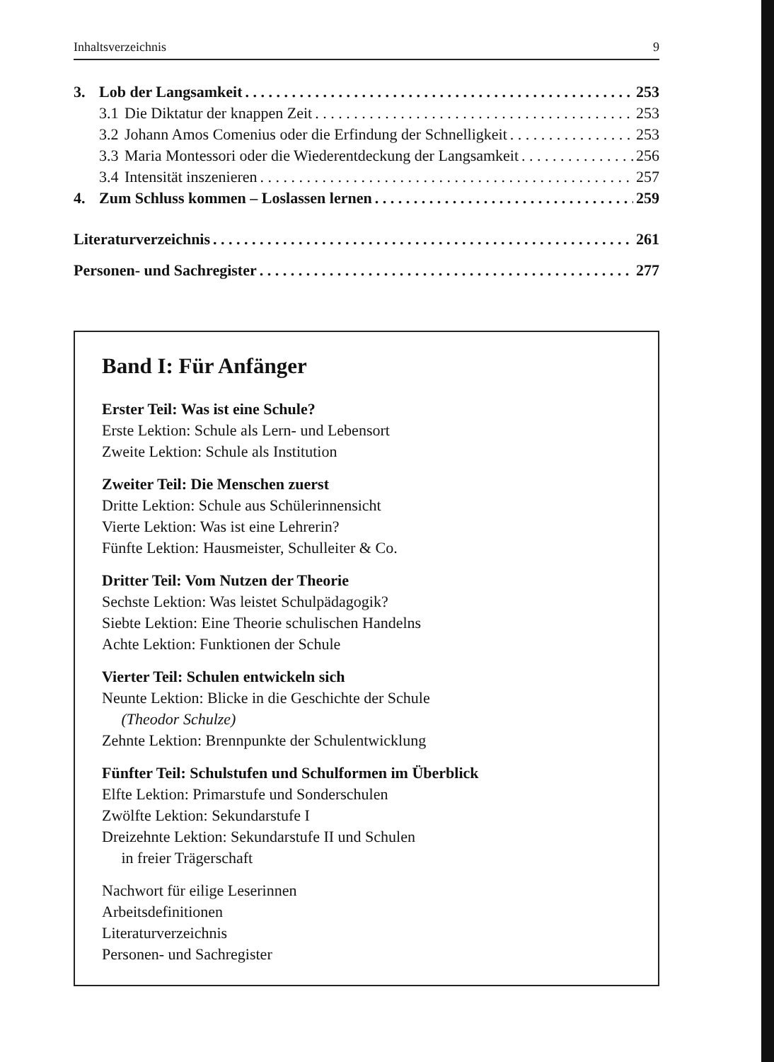Inhaltsverzeichnis 9
3. Lob der Langsamkeit 253
3.1 Die Diktatur der knappen Zeit 253
3.2 Johann Amos Comenius oder die Erfindung der Schnelligkeit 253
3.3 Maria Montessori oder die Wiederentdeckung der Langsamkeit 256
3.4 Intensität inszenieren 257
4. Zum Schluss kommen – Loslassen lernen 259
Literaturverzeichnis 261
Personen- und Sachregister 277
Band I: Für Anfänger
Erster Teil: Was ist eine Schule?
Erste Lektion: Schule als Lern- und Lebensort
Zweite Lektion: Schule als Institution
Zweiter Teil: Die Menschen zuerst
Dritte Lektion: Schule aus Schülerinnensicht
Vierte Lektion: Was ist eine Lehrerin?
Fünfte Lektion: Hausmeister, Schulleiter & Co.
Dritter Teil: Vom Nutzen der Theorie
Sechste Lektion: Was leistet Schulpädagogik?
Siebte Lektion: Eine Theorie schulischen Handelns
Achte Lektion: Funktionen der Schule
Vierter Teil: Schulen entwickeln sich
Neunte Lektion: Blicke in die Geschichte der Schule
(Theodor Schulze)
Zehnte Lektion: Brennpunkte der Schulentwicklung
Fünfter Teil: Schulstufen und Schulformen im Überblick
Elfte Lektion: Primarstufe und Sonderschulen
Zwölfte Lektion: Sekundarstufe I
Dreizehnte Lektion: Sekundarstufe II und Schulen
in freier Trägerschaft
Nachwort für eilige Leserinnen
Arbeitsdefinitionen
Literaturverzeichnis
Personen- und Sachregister